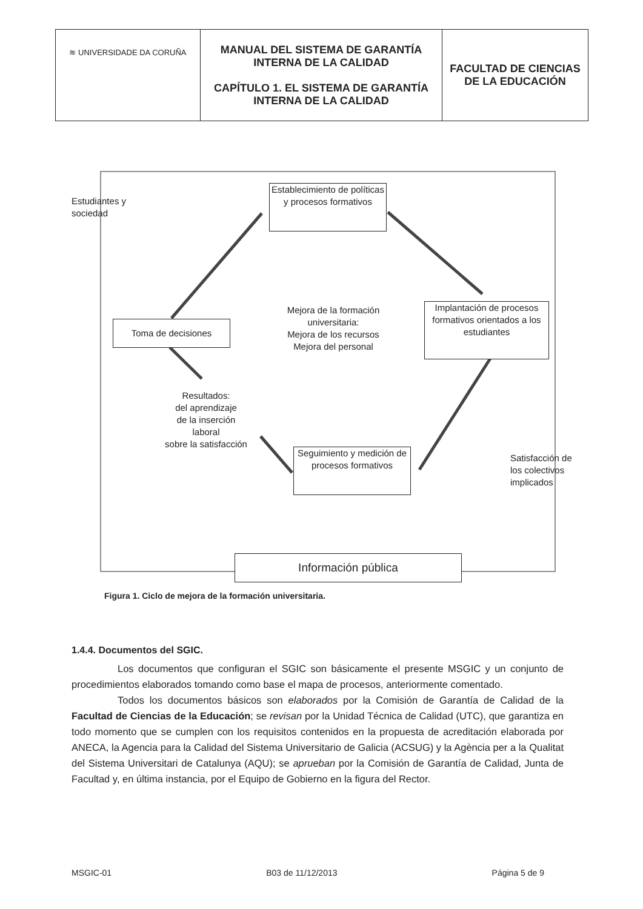| ≋ UNIVERSIDADE DA CORUÑA | MANUAL DEL SISTEMA DE GARANTÍA INTERNA DE LA CALIDAD CAPÍTULO 1. EL SISTEMA DE GARANTÍA INTERNA DE LA CALIDAD | FACULTAD DE CIENCIAS DE LA EDUCACIÓN |
Estudiantes y
sociedad
Establecimiento de políticas y procesos formativos
Mejora de la formación universitaria:
Mejora de los recursos
Mejora del personal
Toma de decisiones
Implantación de procesos formativos orientados a los estudiantes
Resultados:
del aprendizaje
de la inserción
laboral
sobre la satisfacción
Seguimiento y medición de procesos formativos
Satisfacción de
los colectivos
implicados
Información pública
Figura 1. Ciclo de mejora de la formación universitaria.
1.4.4. Documentos del SGIC.
Los documentos que configuran el SGIC son básicamente el presente MSGIC y un conjunto de procedimientos elaborados tomando como base el mapa de procesos, anteriormente comentado.
Todos los documentos básicos son elaborados por la Comisión de Garantía de Calidad de la Facultad de Ciencias de la Educación; se revisan por la Unidad Técnica de Calidad (UTC), que garantiza en todo momento que se cumplen con los requisitos contenidos en la propuesta de acreditación elaborada por ANECA, la Agencia para la Calidad del Sistema Universitario de Galicia (ACSUG) y la Agència per a la Qualitat del Sistema Universitari de Catalunya (AQU); se aprueban por la Comisión de Garantía de Calidad, Junta de Facultad y, en última instancia, por el Equipo de Gobierno en la figura del Rector.
MSGIC-01 B03 de 11/12/2013 Página 5 de 9